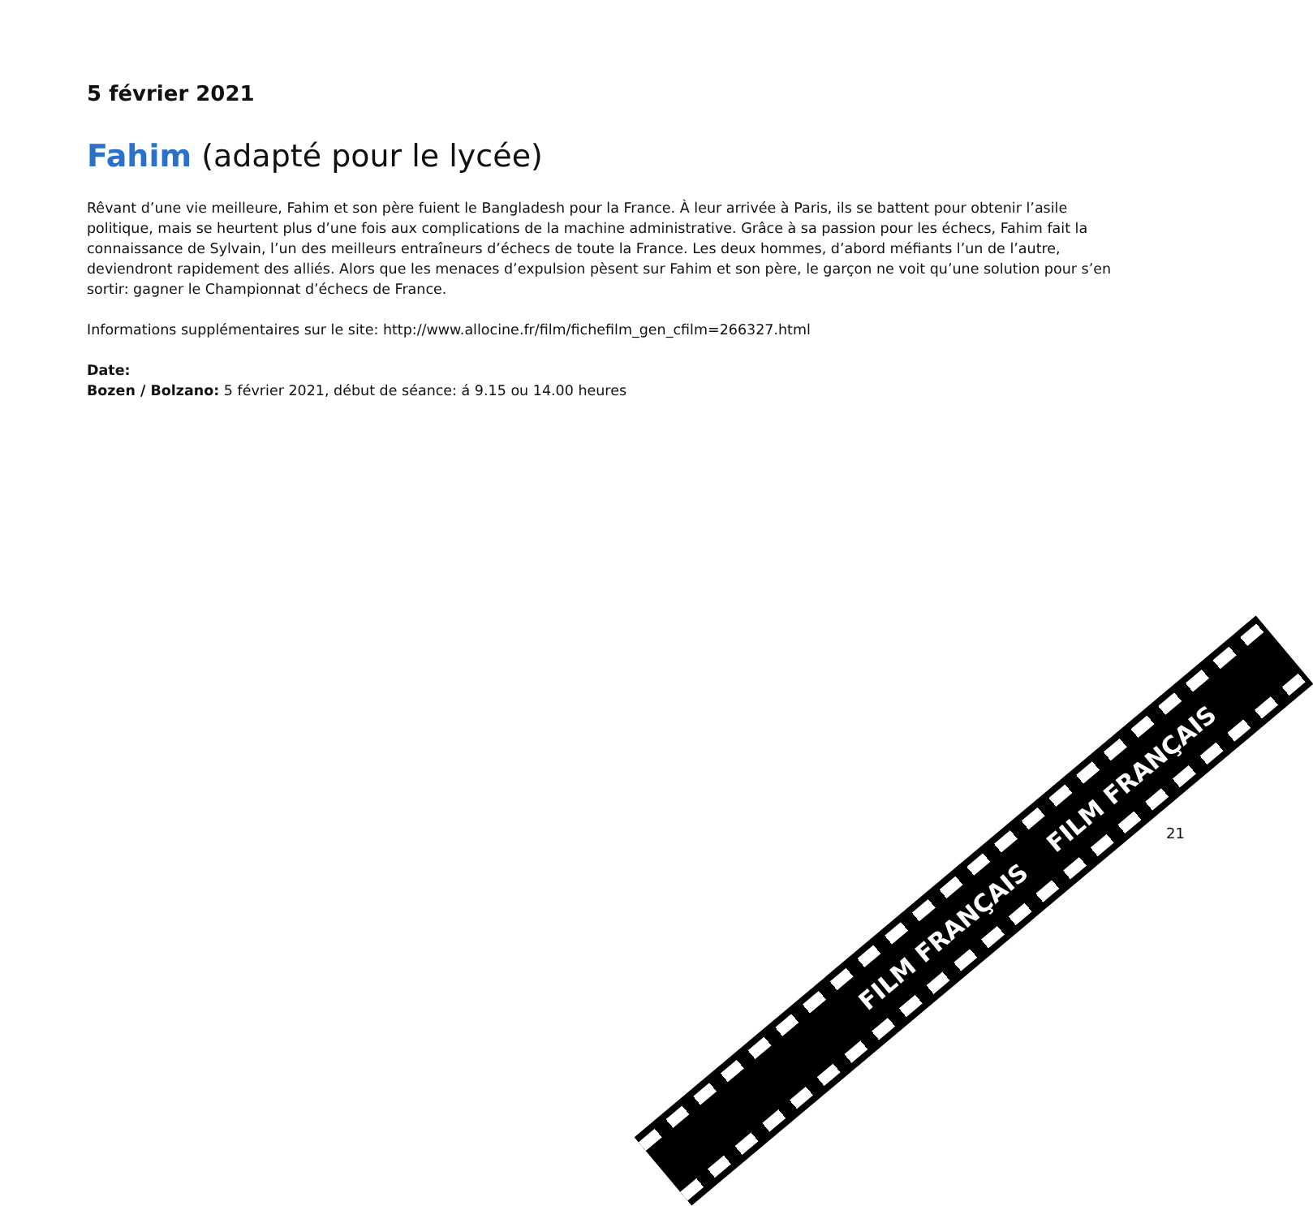5 février 2021
Fahim (adapté pour le lycée)
Rêvant d’une vie meilleure, Fahim et son père fuient le Bangladesh pour la France. À leur arrivée à Paris, ils se battent pour obtenir l’asile politique, mais se heurtent plus d’une fois aux complications de la machine administrative. Grâce à sa passion pour les échecs, Fahim fait la connaissance de Sylvain, l’un des meilleurs entraîneurs d’échecs de toute la France. Les deux hommes, d’abord méfiants l’un de l’autre, deviendront rapidement des alliés. Alors que les menaces d’expulsion pèsent sur Fahim et son père, le garçon ne voit qu’une solution pour s’en sortir: gagner le Championnat d’échecs de France.
Informations supplémentaires sur le site: http://www.allocine.fr/film/fichefilm_gen_cfilm=266327.html
Date:
Bozen / Bolzano: 5 février 2021, début de séance: á 9.15 ou 14.00 heures
FILM FRANÇAIS FILM FRANÇAIS
21